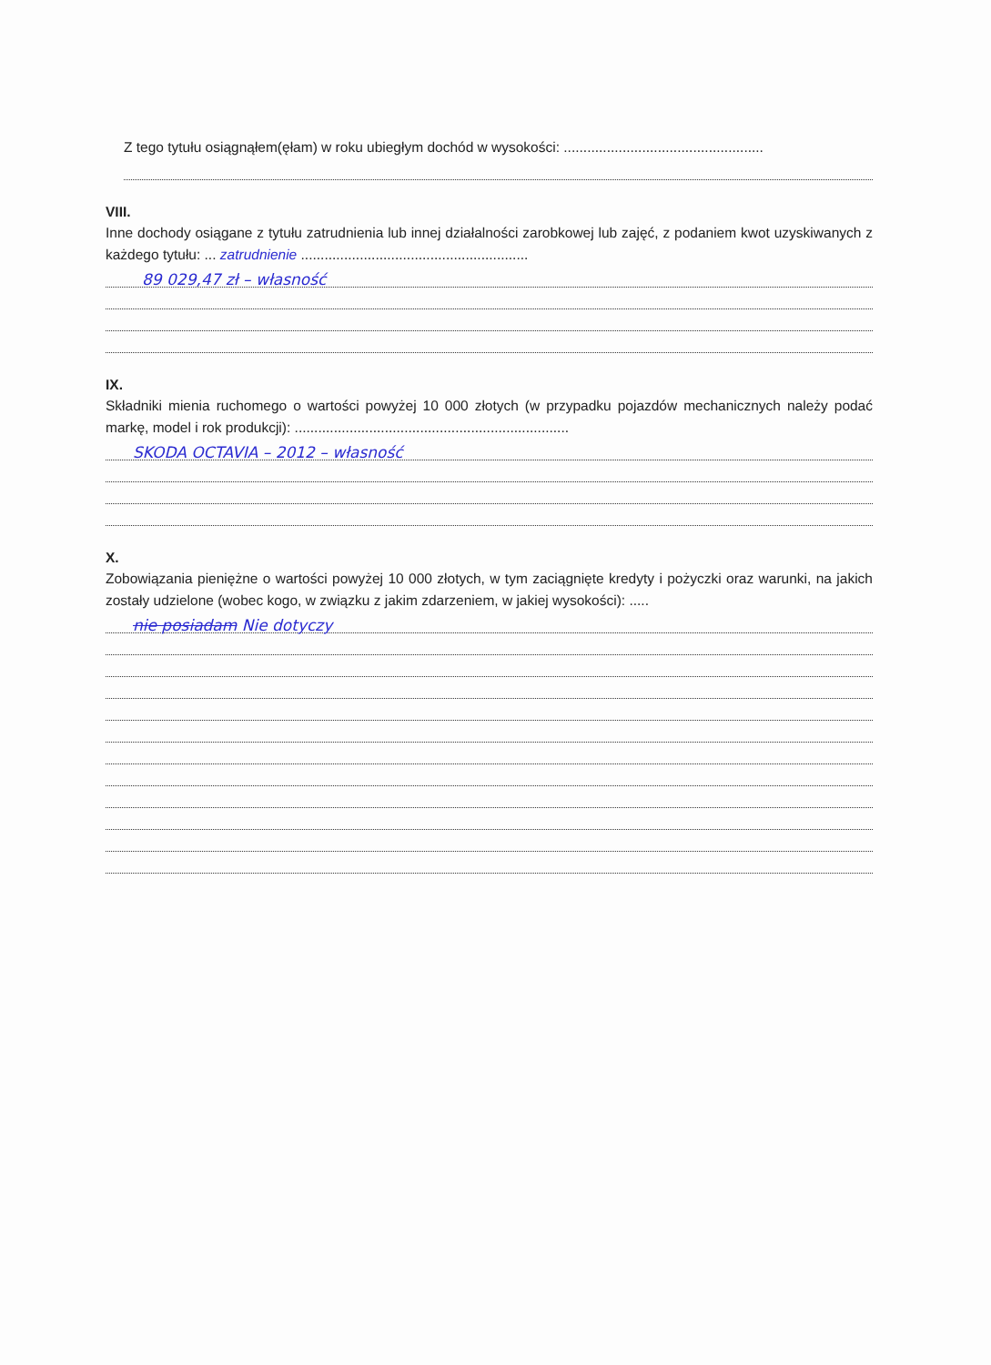Z tego tytułu osiągnąłem(ęłam) w roku ubiegłym dochód w wysokości: ...................................................
VIII.
Inne dochody osiągane z tytułu zatrudnienia lub innej działalności zarobkowej lub zajęć, z podaniem kwot uzyskiwanych z każdego tytułu: ... zatrudnienie ..........................................................
89 029,47 zł – własność
IX.
Składniki mienia ruchomego o wartości powyżej 10 000 złotych (w przypadku pojazdów mechanicznych należy podać markę, model i rok produkcji): ......................................................................
SKODA OCTAVIA – 2012 – własność
X.
Zobowiązania pieniężne o wartości powyżej 10 000 złotych, w tym zaciągnięte kredyty i pożyczki oraz warunki, na jakich zostały udzielone (wobec kogo, w związku z jakim zdarzeniem, w jakiej wysokości): .....
nie posiadam Nie dotyczy